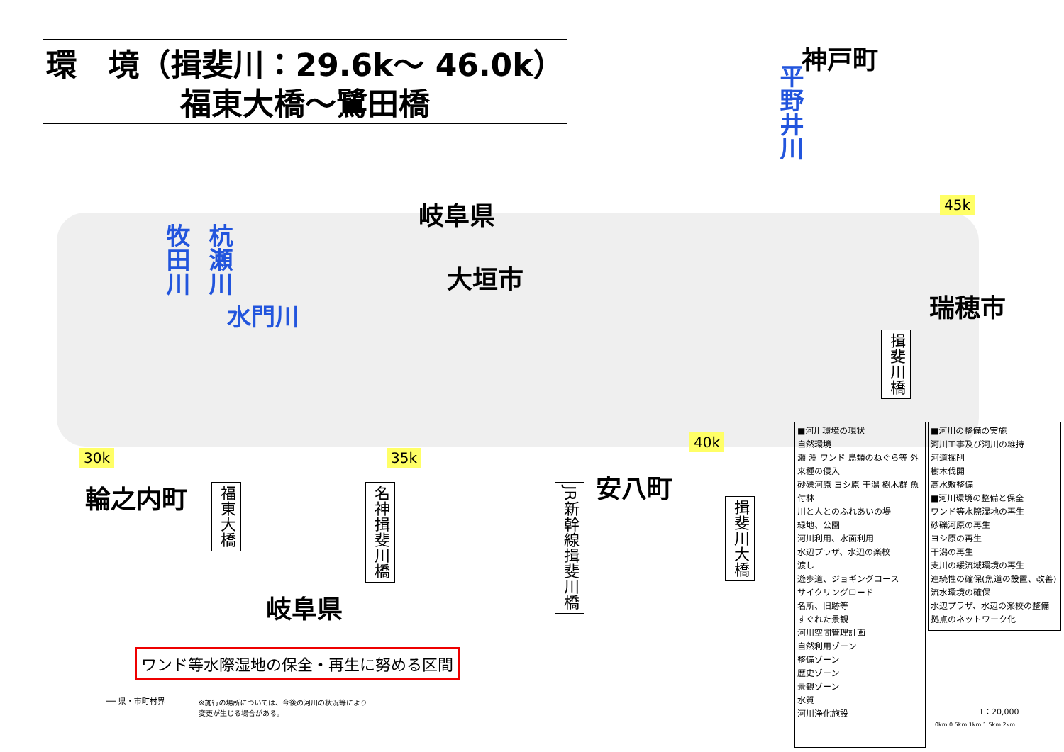環　境（揖斐川：29.6k～ 46.0k）
福東大橋～鷺田橋
神戸町
平野井川
岐阜県
牧田川
杭瀬川
大垣市
水門川 瑞穂市
30k 35k
40k
45k
輪之内町 安八町
岐阜県
福東大橋
名神揖斐川橋
JR新幹線揖斐川橋
揖斐川大橋
揖斐川橋
ワンド等水際湿地の保全・再生に努める区間
── 県・市町村界
※施行の場所については、今後の河川の状況等により
変更が生じる場合がある。
■河川環境の現状
自然環境
瀬 淵 ワンド 鳥類のねぐら等 外来種の侵入
砂礫河原 ヨシ原 干潟 樹木群 魚付林
川と人とのふれあいの場
緑地、公園
河川利用、水面利用
水辺プラザ、水辺の楽校
渡し
遊歩道、ジョギングコース
サイクリングロード
名所、旧跡等
すぐれた景観
河川空間管理計画
自然利用ゾーン
整備ゾーン
歴史ゾーン
景観ゾーン
水質
河川浄化施設
■河川の整備の実施
河川工事及び河川の維持
河道掘削
樹木伐開
高水敷整備
■河川環境の整備と保全
ワンド等水際湿地の再生
砂礫河原の再生
ヨシ原の再生
干潟の再生
支川の緩流域環境の再生
連続性の確保(魚道の設置、改善)
流水環境の確保
水辺プラザ、水辺の楽校の整備
拠点のネットワーク化
1：20,000
0km 0.5km 1km 1.5km 2km